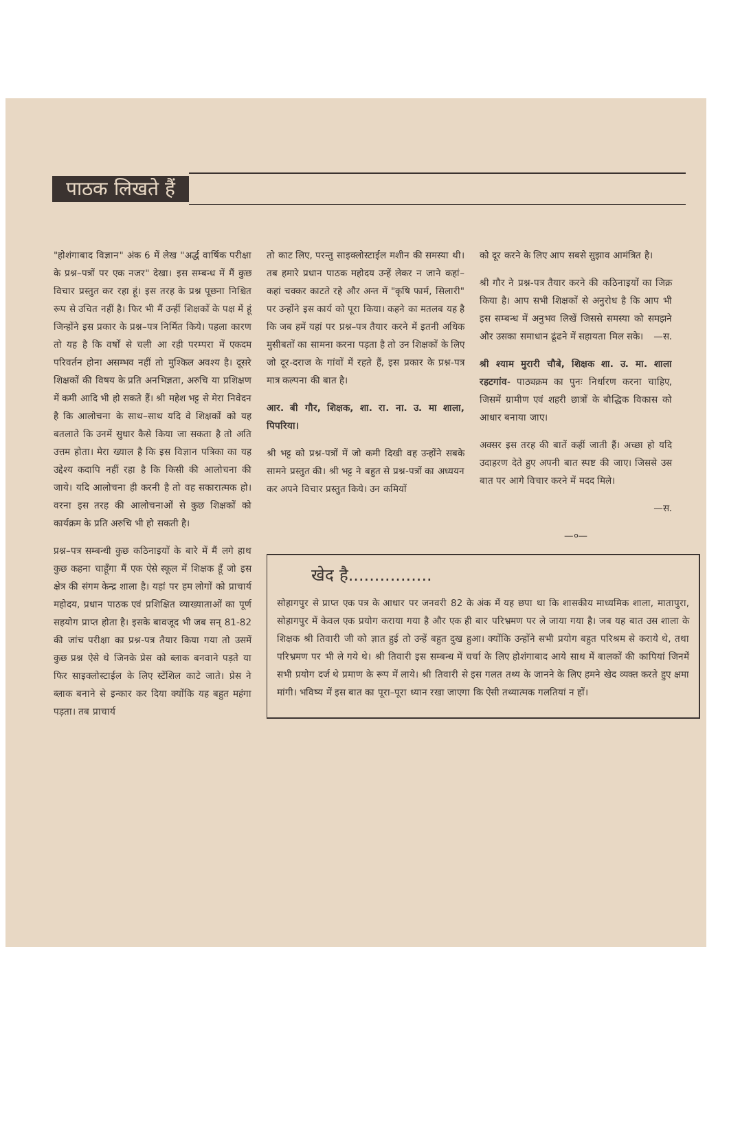पाठक लिखते हैं
"होशंगाबाद विज्ञान" अंक 6 में लेख "अर्द्ध वार्षिक परीक्षा के प्रश्न–पत्रों पर एक नजर" देखा। इस सम्बन्ध में मैं कुछ विचार प्रस्तुत कर रहा हूं। इस तरह के प्रश्न पूछना निश्चित रूप से उचित नहीं है। फिर भी मैं उन्हीं शिक्षकों के पक्ष में हूं जिन्होंने इस प्रकार के प्रश्न–पत्र निर्मित किये। पहला कारण तो यह है कि वर्षों से चली आ रही परम्परा में एकदम परिवर्तन होना असम्भव नहीं तो मुश्किल अवश्य है। दूसरे शिक्षकों की विषय के प्रति अनभिज्ञता, अरुचि या प्रशिक्षण में कमी आदि भी हो सकते हैं। श्री महेश भट्ट से मेरा निवेदन है कि आलोचना के साथ–साथ यदि वे शिक्षकों को यह बतलाते कि उनमें सुधार कैसे किया जा सकता है तो अति उत्तम होता। मेरा ख्याल है कि इस विज्ञान पत्रिका का यह उद्देश्य कदापि नहीं रहा है कि किसी की आलोचना की जाये। यदि आलोचना ही करनी है तो वह सकारात्मक हो। वरना इस तरह की आलोचनाओं से कुछ शिक्षकों को कार्यक्रम के प्रति अरुचि भी हो सकती है।
प्रश्न–पत्र सम्बन्धी कुछ कठिनाइयों के बारे में मैं लगे हाथ कुछ कहना चाहूँगा मैं एक ऐसे स्कूल में शिक्षक हूँ जो इस क्षेत्र की संगम केन्द्र शाला है। यहां पर हम लोगों को प्राचार्य महोदय, प्रधान पाठक एवं प्रशिक्षित व्याख्याताओं का पूर्ण सहयोग प्राप्त होता है। इसके बावजूद भी जब सन् 81-82 की जांच परीक्षा का प्रश्न-पत्र तैयार किया गया तो उसमें कुछ प्रश्न ऐसे थे जिनके प्रेस को ब्लाक बनवाने पड़ते या फिर साइक्लोस्टाईल के लिए स्टेंशिल काटे जाते। प्रेस ने ब्लाक बनाने से इन्कार कर दिया क्योंकि यह बहुत महंगा पड़ता। तब प्राचार्य
तो काट लिए, परन्तु साइक्लोस्टाईल मशीन की समस्या थी। तब हमारे प्रधान पाठक महोदय उन्हें लेकर न जाने कहां–कहां चक्कर काटते रहे और अन्त में "कृषि फार्म, सिलारी" पर उन्होंने इस कार्य को पूरा किया। कहने का मतलब यह है कि जब हमें यहां पर प्रश्न–पत्र तैयार करने में इतनी अधिक मुसीबतों का सामना करना पड़ता है तो उन शिक्षकों के लिए जो दूर-दराज के गांवों में रहते हैं, इस प्रकार के प्रश्न-पत्र मात्र कल्पना की बात है।
आर. बी गौर, शिक्षक, शा. रा. ना. उ. मा शाला, पिपरिया।
श्री भट्ट को प्रश्न-पत्रों में जो कमी दिखी वह उन्होंने सबके सामने प्रस्तुत की। श्री भट्ट ने बहुत से प्रश्न-पत्रों का अध्ययन कर अपने विचार प्रस्तुत किये। उन कमियों
को दूर करने के लिए आप सबसे सुझाव आमंत्रित है।
श्री गौर ने प्रश्न-पत्र तैयार करने की कठिनाइयों का जिक्र किया है। आप सभी शिक्षकों से अनुरोध है कि आप भी इस सम्बन्ध में अनुभव लिखें जिससे समस्या को समझने और उसका समाधान ढूंढने में सहायता मिल सके। —स.
श्री श्याम मुरारी चौबे, शिक्षक शा. उ. मा. शाला रहटगांव- पाठ्यक्रम का पुनः निर्धारण करना चाहिए, जिसमें ग्रामीण एवं शहरी छात्रों के बौद्धिक विकास को आधार बनाया जाए।
अक्सर इस तरह की बातें कहीं जाती हैं। अच्छा हो यदि उदाहरण देते हुए अपनी बात स्पष्ट की जाए। जिससे उस बात पर आगे विचार करने में मदद मिले।
—स.
—०—
खेद है................
सोहागपुर से प्राप्त एक पत्र के आधार पर जनवरी 82 के अंक में यह छपा था कि शासकीय माध्यमिक शाला, मातापुरा, सोहागपुर में केवल एक प्रयोग कराया गया है और एक ही बार परिभ्रमण पर ले जाया गया है। जब यह बात उस शाला के शिक्षक श्री तिवारी जी को ज्ञात हुई तो उन्हें बहुत दुख हुआ। क्योंकि उन्होंने सभी प्रयोग बहुत परिश्रम से कराये थे, तथा परिभ्रमण पर भी ले गये थे। श्री तिवारी इस सम्बन्ध में चर्चा के लिए होशंगाबाद आये साथ में बालकों की कापियां जिनमें सभी प्रयोग दर्ज थे प्रमाण के रूप में लाये। श्री तिवारी से इस गलत तथ्य के जानने के लिए हमने खेद व्यक्त करते हुए क्षमा मांगी। भविष्य में इस बात का पूरा–पूरा ध्यान रखा जाएगा कि ऐसी तथ्यात्मक गलतियां न हों।